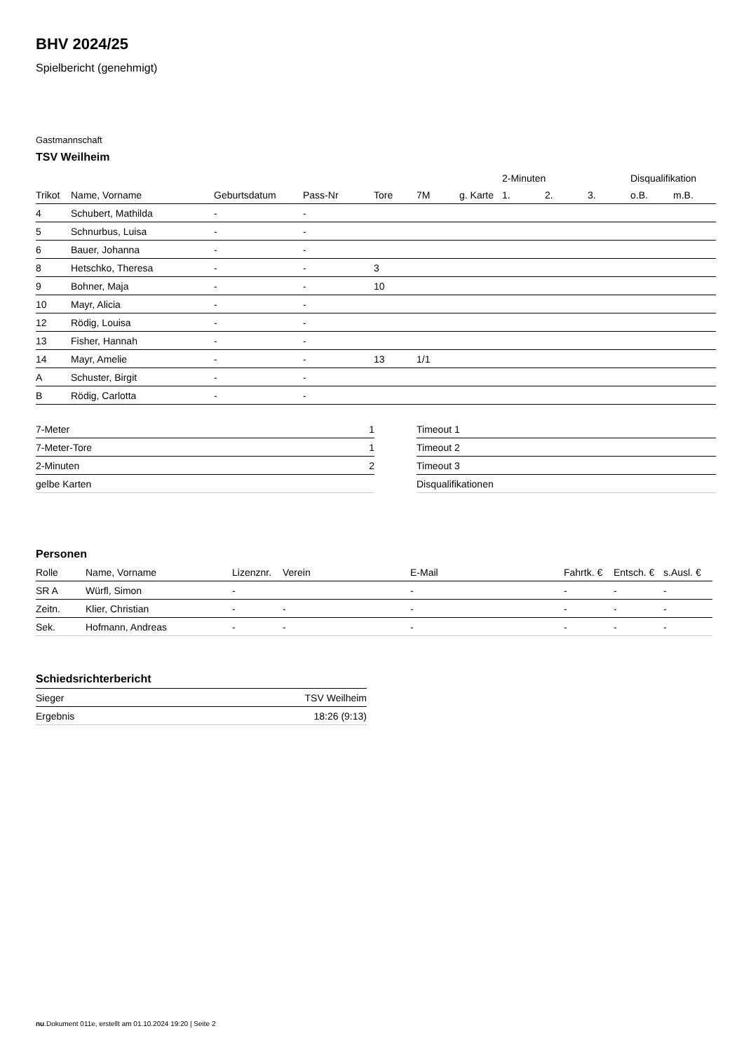BHV 2024/25
Spielbericht (genehmigt)
Gastmannschaft
TSV Weilheim
| | | | | | | | 2-Minuten | | | Disqualifikation | |
| --- | --- | --- | --- | --- | --- | --- | --- | --- | --- | --- | --- |
| Trikot | Name, Vorname | Geburtsdatum | Pass-Nr | Tore | 7M | g. Karte | 1. | 2. | 3. | o.B. | m.B. |
| 4 | Schubert, Mathilda | - | - | | | | | | | | |
| 5 | Schnurbus, Luisa | - | - | | | | | | | | |
| 6 | Bauer, Johanna | - | - | | | | | | | | |
| 8 | Hetschko, Theresa | - | - | 3 | | | | | | | |
| 9 | Bohner, Maja | - | - | 10 | | | | | | | |
| 10 | Mayr, Alicia | - | - | | | | | | | | |
| 12 | Rödig, Louisa | - | - | | | | | | | | |
| 13 | Fisher, Hannah | - | - | | | | | | | | |
| 14 | Mayr, Amelie | - | - | 13 | 1/1 | | | | | | |
| A | Schuster, Birgit | - | - | | | | | | | | |
| B | Rödig, Carlotta | - | - | | | | | | | | |
| 7-Meter | 1 |
| 7-Meter-Tore | 1 |
| 2-Minuten | 2 |
| gelbe Karten | |
| Timeout 1 |
| Timeout 2 |
| Timeout 3 |
| Disqualifikationen |
Personen
| Rolle | Name, Vorname | Lizenznr. | Verein | E-Mail | Fahrtk. € | Entsch. € | s.Ausl. € |
| --- | --- | --- | --- | --- | --- | --- | --- |
| SR A | Würfl, Simon | - | | - | - | - | - |
| Zeitn. | Klier, Christian | - | - | - | - | - | - |
| Sek. | Hofmann, Andreas | - | - | - | - | - | - |
Schiedsrichterbericht
| Sieger | TSV Weilheim |
| Ergebnis | 18:26 (9:13) |
nu.Dokument 011e, erstellt am 01.10.2024 19:20 | Seite 2